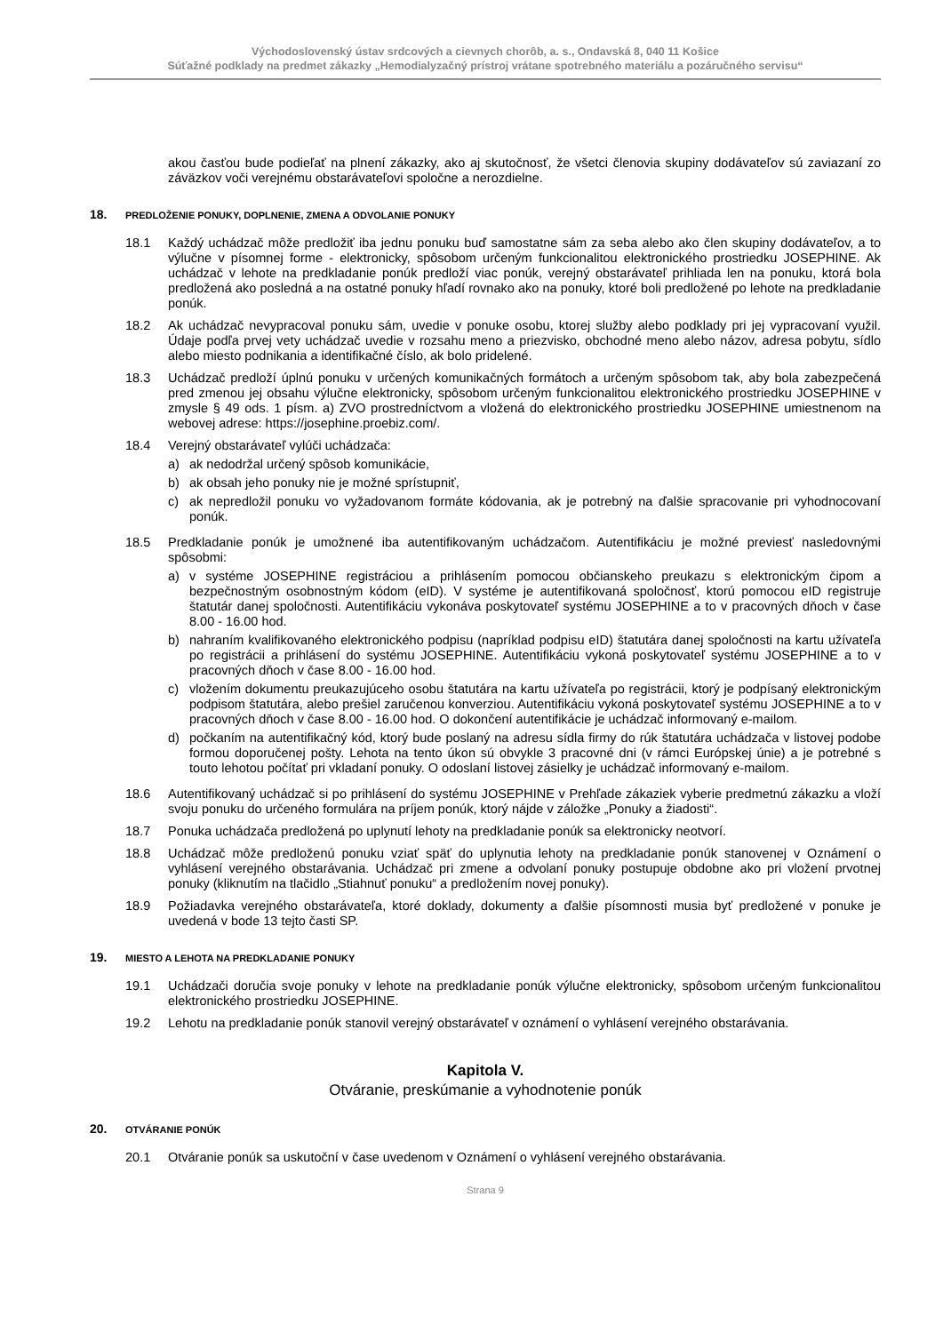Východoslovenský ústav srdcových a cievnych chorôb, a. s., Ondavská 8, 040 11 Košice
Súťažné podklady na predmet zákazky „Hemodialyzačný prístroj vrátane spotrebného materiálu a pozáručného servisu“
akou časťou bude podieľať na plnení zákazky, ako aj skutočnosť, že všetci členovia skupiny dodávateľov sú zaviazaní zo záväzkov voči verejnému obstarávateľovi spoločne a nerozdielne.
18. PREDLOŽENIE PONUKY, DOPLNENIE, ZMENA A ODVOLANIE PONUKY
18.1 Každý uchádzač môže predložiť iba jednu ponuku buď samostatne sám za seba alebo ako člen skupiny dodávateľov, a to výlučne v písomnej forme - elektronicky, spôsobom určeným funkcionalitou elektronického prostriedku JOSEPHINE. Ak uchádzač v lehote na predkladanie ponúk predloží viac ponúk, verejný obstarávateľ prihliada len na ponuku, ktorá bola predložená ako posledná a na ostatné ponuky hľadí rovnako ako na ponuky, ktoré boli predložené po lehote na predkladanie ponúk.
18.2 Ak uchádzač nevypracoval ponuku sám, uvedie v ponuke osobu, ktorej služby alebo podklady pri jej vypracovaní využil. Údaje podľa prvej vety uchádzač uvedie v rozsahu meno a priezvisko, obchodné meno alebo názov, adresa pobytu, sídlo alebo miesto podnikania a identifikačné číslo, ak bolo pridelené.
18.3 Uchádzač predloží úplnú ponuku v určených komunikačných formátoch a určeným spôsobom tak, aby bola zabezpečená pred zmenou jej obsahu výlučne elektronicky, spôsobom určeným funkcionalitou elektronického prostriedku JOSEPHINE v zmysle § 49 ods. 1 písm. a) ZVO prostredníctvom a vložená do elektronického prostriedku JOSEPHINE umiestnenom na webovej adrese: https://josephine.proebiz.com/.
18.4 Verejný obstarávateľ vylúči uchádzača:
a) ak nedodržal určený spôsob komunikácie,
b) ak obsah jeho ponuky nie je možné sprístupniť,
c) ak nepredložil ponuku vo vyžadovanom formáte kódovania, ak je potrebný na ďalšie spracovanie pri vyhodnocovaní ponúk.
18.5 Predkladanie ponúk je umožnené iba autentifikovaným uchádzačom. Autentifikáciu je možné previesť nasledovnými spôsobmi:
a) v systéme JOSEPHINE registráciou a prihlásením pomocou občianskeho preukazu s elektronickým čipom a bezpečnostným osobnostným kódom (eID). V systéme je autentifikovaná spoločnosť, ktorú pomocou eID registruje štatutár danej spoločnosti. Autentifikáciu vykonáva poskytovateľ systému JOSEPHINE a to v pracovných dňoch v čase 8.00 - 16.00 hod.
b) nahraním kvalifikovaného elektronického podpisu (napríklad podpisu eID) štatutára danej spoločnosti na kartu užívateľa po registrácii a prihlásení do systému JOSEPHINE. Autentifikáciu vykoná poskytovateľ systému JOSEPHINE a to v pracovných dňoch v čase 8.00 - 16.00 hod.
c) vložením dokumentu preukazujúceho osobu štatutára na kartu užívateľa po registrácii, ktorý je podpísaný elektronickým podpisom štatutára, alebo prešiel zaručenou konverziou. Autentifikáciu vykoná poskytovateľ systému JOSEPHINE a to v pracovných dňoch v čase 8.00 - 16.00 hod. O dokončení autentifikácie je uchádzač informovaný e-mailom.
d) počkaním na autentifikačný kód, ktorý bude poslaný na adresu sídla firmy do rúk štatutára uchádzača v listovej podobe formou doporučenej pošty. Lehota na tento úkon sú obvykle 3 pracovné dni (v rámci Európskej únie) a je potrebné s touto lehotou počítať pri vkladaní ponuky. O odoslaní listovej zásielky je uchádzač informovaný e-mailom.
18.6 Autentifikovaný uchádzač si po prihlásení do systému JOSEPHINE v Prehľade zákaziek vyberie predmetnú zákazku a vloží svoju ponuku do určeného formulára na príjem ponúk, ktorý nájde v záložke „Ponuky a žiadosti“.
18.7 Ponuka uchádzača predložená po uplynutí lehoty na predkladanie ponúk sa elektronicky neotvorí.
18.8 Uchádzač môže predloženú ponuku vziať späť do uplynutia lehoty na predkladanie ponúk stanovenej v Oznámení o vyhlásení verejného obstarávania. Uchádzač pri zmene a odvolaní ponuky postupuje obdobne ako pri vložení prvotnej ponuky (kliknutím na tlačidlo „Stiahnuť ponuku“ a predložením novej ponuky).
18.9 Požiadavka verejného obstarávateľa, ktoré doklady, dokumenty a ďalšie písomnosti musia byť predložené v ponuke je uvedená v bode 13 tejto časti SP.
19. MIESTO A LEHOTA NA PREDKLADANIE PONUKY
19.1 Uchádzači doručia svoje ponuky v lehote na predkladanie ponúk výlučne elektronicky, spôsobom určeným funkcionalitou elektronického prostriedku JOSEPHINE.
19.2 Lehotu na predkladanie ponúk stanovil verejný obstarávateľ v oznámení o vyhlásení verejného obstarávania.
Kapitola V.
Otváranie, preskúmanie a vyhodnotenie ponúk
20. OTVÁRANIE PONÚK
20.1 Otváranie ponúk sa uskutoční v čase uvedenom v Oznámení o vyhlásení verejného obstarávania.
Strana 9